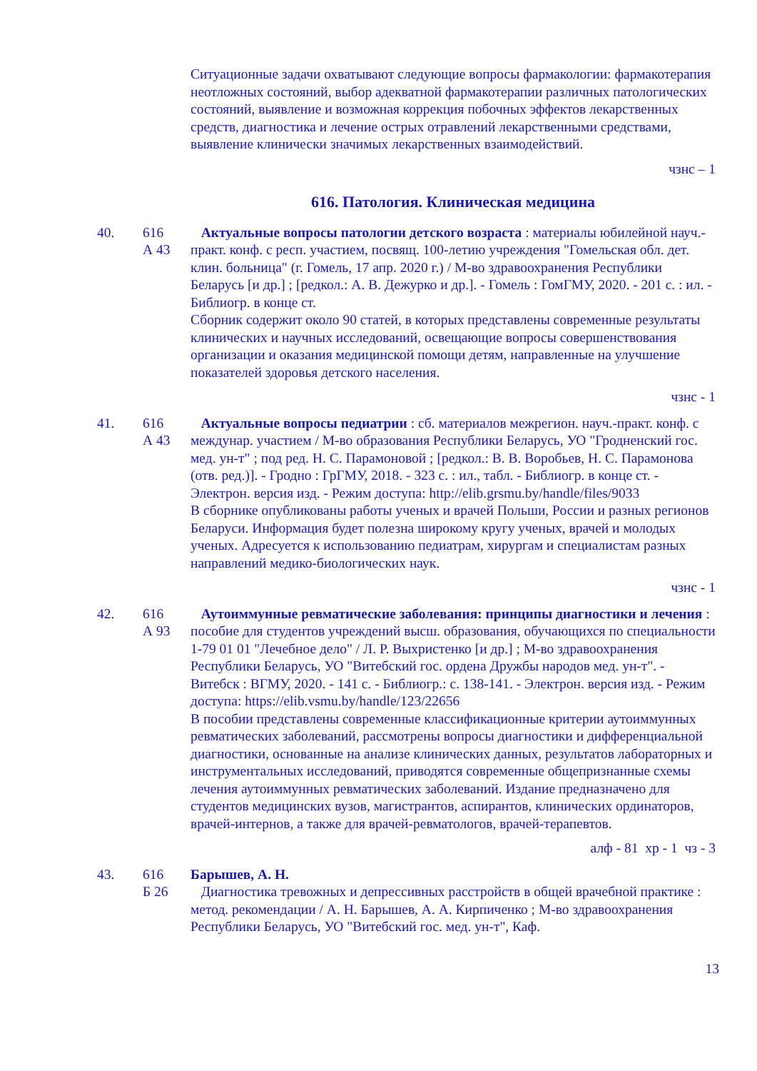Ситуационные задачи охватывают следующие вопросы фармакологии: фармакотерапия неотложных состояний, выбор адекватной фармакотерапии различных патологических состояний, выявление и возможная коррекция побочных эффектов лекарственных средств, диагностика и лечение острых отравлений лекарственными средствами, выявление клинически значимых лекарственных взаимодействий.
чзнс – 1
616. Патология. Клиническая медицина
40. 616
А 43
Актуальные вопросы патологии детского возраста : материалы юбилейной науч.-практ. конф. с респ. участием, посвящ. 100-летию учреждения "Гомельская обл. дет. клин. больница" (г. Гомель, 17 апр. 2020 г.) / М-во здравоохранения Республики Беларусь [и др.] ; [редкол.: А. В. Дежурко и др.]. - Гомель : ГомГМУ, 2020. - 201 с. : ил. - Библиогр. в конце ст.
Сборник содержит около 90 статей, в которых представлены современные результаты клинических и научных исследований, освещающие вопросы совершенствования организации и оказания медицинской помощи детям, направленные на улучшение показателей здоровья детского населения.
чзнс - 1
41. 616
А 43
Актуальные вопросы педиатрии : сб. материалов межрегион. науч.-практ. конф. с междунар. участием / М-во образования Республики Беларусь, УО "Гродненский гос. мед. ун-т" ; под ред. Н. С. Парамоновой ; [редкол.: В. В. Воробьев, Н. С. Парамонова (отв. ред.)]. - Гродно : ГрГМУ, 2018. - 323 с. : ил., табл. - Библиогр. в конце ст. - Электрон. версия изд. - Режим доступа: http://elib.grsmu.by/handle/files/9033
В сборнике опубликованы работы ученых и врачей Польши, России и разных регионов Беларуси. Информация будет полезна широкому кругу ученых, врачей и молодых ученых. Адресуется к использованию педиатрам, хирургам и специалистам разных направлений медико-биологических наук.
чзнс - 1
42. 616
А 93
Аутоиммунные ревматические заболевания: принципы диагностики и лечения : пособие для студентов учреждений высш. образования, обучающихся по специальности 1-79 01 01 "Лечебное дело" / Л. Р. Выхристенко [и др.] ; М-во здравоохранения Республики Беларусь, УО "Витебский гос. ордена Дружбы народов мед. ун-т". - Витебск : ВГМУ, 2020. - 141 с. - Библиогр.: с. 138-141. - Электрон. версия изд. - Режим доступа: https://elib.vsmu.by/handle/123/22656
В пособии представлены современные классификационные критерии аутоиммунных ревматических заболеваний, рассмотрены вопросы диагностики и дифференциальной диагностики, основанные на анализе клинических данных, результатов лабораторных и инструментальных исследований, приводятся современные общепризнанные схемы лечения аутоиммунных ревматических заболеваний. Издание предназначено для студентов медицинских вузов, магистрантов, аспирантов, клинических ординаторов, врачей-интернов, а также для врачей-ревматологов, врачей-терапевтов.
алф - 81 хр - 1 чз - 3
43. 616
Б 26
Барышев, А. Н.
Диагностика тревожных и депрессивных расстройств в общей врачебной практике : метод. рекомендации / А. Н. Барышев, А. А. Кирпиченко ; М-во здравоохранения Республики Беларусь, УО "Витебский гос. мед. ун-т", Каф.
13